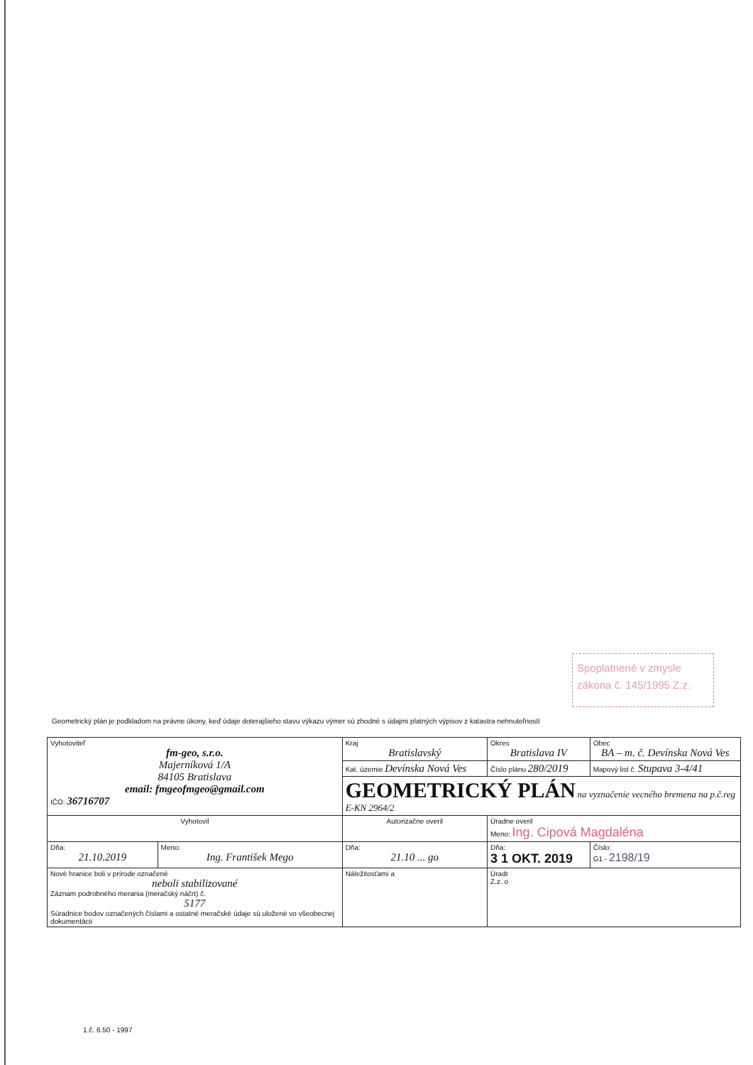Spoplatnené v zmysle
zákona č. 145/1995 Z.z.
Geometrický plán je podkladom na právne úkony, keď údaje doterajšieho stavu výkazu výmer sú zhodné s údajmi platných výpisov z katastra nehnuteľností
| Vyhotoviteľ fm-geo, s.r.o. Majerníková 1/A 84105 Bratislava email: fmgeofmgeo@gmail.com IČO: 36716707 | | Kraj Bratislavský | Okres Bratislava IV | | Obec BA – m. č. Devínska Nová Ves |
| | | Kat. územie Devínska Nová Ves | Číslo plánu 280/2019 | | Mapový list č. Stupava 3-4/41 |
| | | GEOMETRICKÝ PLÁN na vyznačenie vecného bremena na p.č.reg E-KN 2964/2 | | | |
| Vyhotovil | | Autorizačne overil | | Úradne overil Meno: Ing. Cipová Magdaléna | |
| Dňa: 21.10.2019 | Meno: Ing. František Mego | Dňa: 21.10 ... go | | Dňa: 3 1 OKT. 2019 | Číslo: G1 - 2198/19 |
| Nové hranice boli v prírode označené neboli stabilizované Záznam podrobného merania (meračský náčrt) č. 5177 Súradnice bodov označených číslami a ostatné meračské údaje sú uložené vo všeobecnej dokumentácii | | Náležitosťami a | | Úradr Z.z. o | |
1.č. 6.50 - 1997